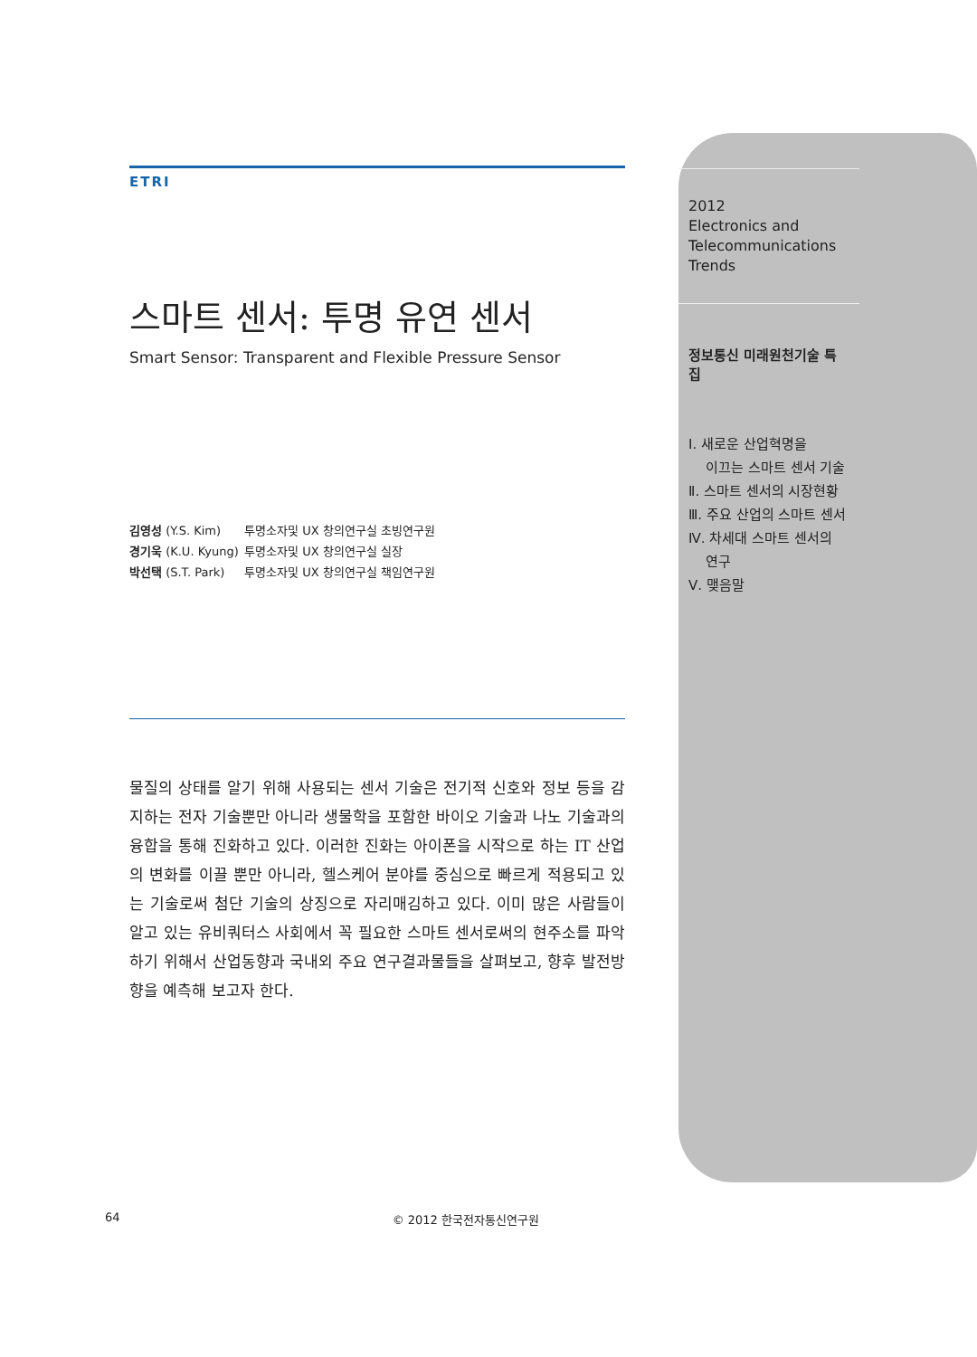ETRI
스마트 센서: 투명 유연 센서
Smart Sensor: Transparent and Flexible Pressure Sensor
김영성 (Y.S. Kim) 투명소자및 UX 창의연구실 초빙연구원
경기욱 (K.U. Kyung) 투명소자및 UX 창의연구실 실장
박선택 (S.T. Park) 투명소자및 UX 창의연구실 책임연구원
물질의 상태를 알기 위해 사용되는 센서 기술은 전기적 신호와 정보 등을 감지하는 전자 기술뿐만 아니라 생물학을 포함한 바이오 기술과 나노 기술과의 융합을 통해 진화하고 있다. 이러한 진화는 아이폰을 시작으로 하는 IT 산업의 변화를 이끌 뿐만 아니라, 헬스케어 분야를 중심으로 빠르게 적용되고 있는 기술로써 첨단 기술의 상징으로 자리매김하고 있다. 이미 많은 사람들이 알고 있는 유비쿼터스 사회에서 꼭 필요한 스마트 센서로써의 현주소를 파악하기 위해서 산업동향과 국내외 주요 연구결과물들을 살펴보고, 향후 발전방향을 예측해 보고자 한다.
2012
Electronics and
Telecommunications
Trends
정보통신 미래원천기술 특집
Ⅰ. 새로운 산업혁명을
이끄는 스마트 센서 기술
Ⅱ. 스마트 센서의 시장현황
Ⅲ. 주요 산업의 스마트 센서
Ⅳ. 차세대 스마트 센서의
연구
Ⅴ. 맺음말
64 © 2012 한국전자통신연구원